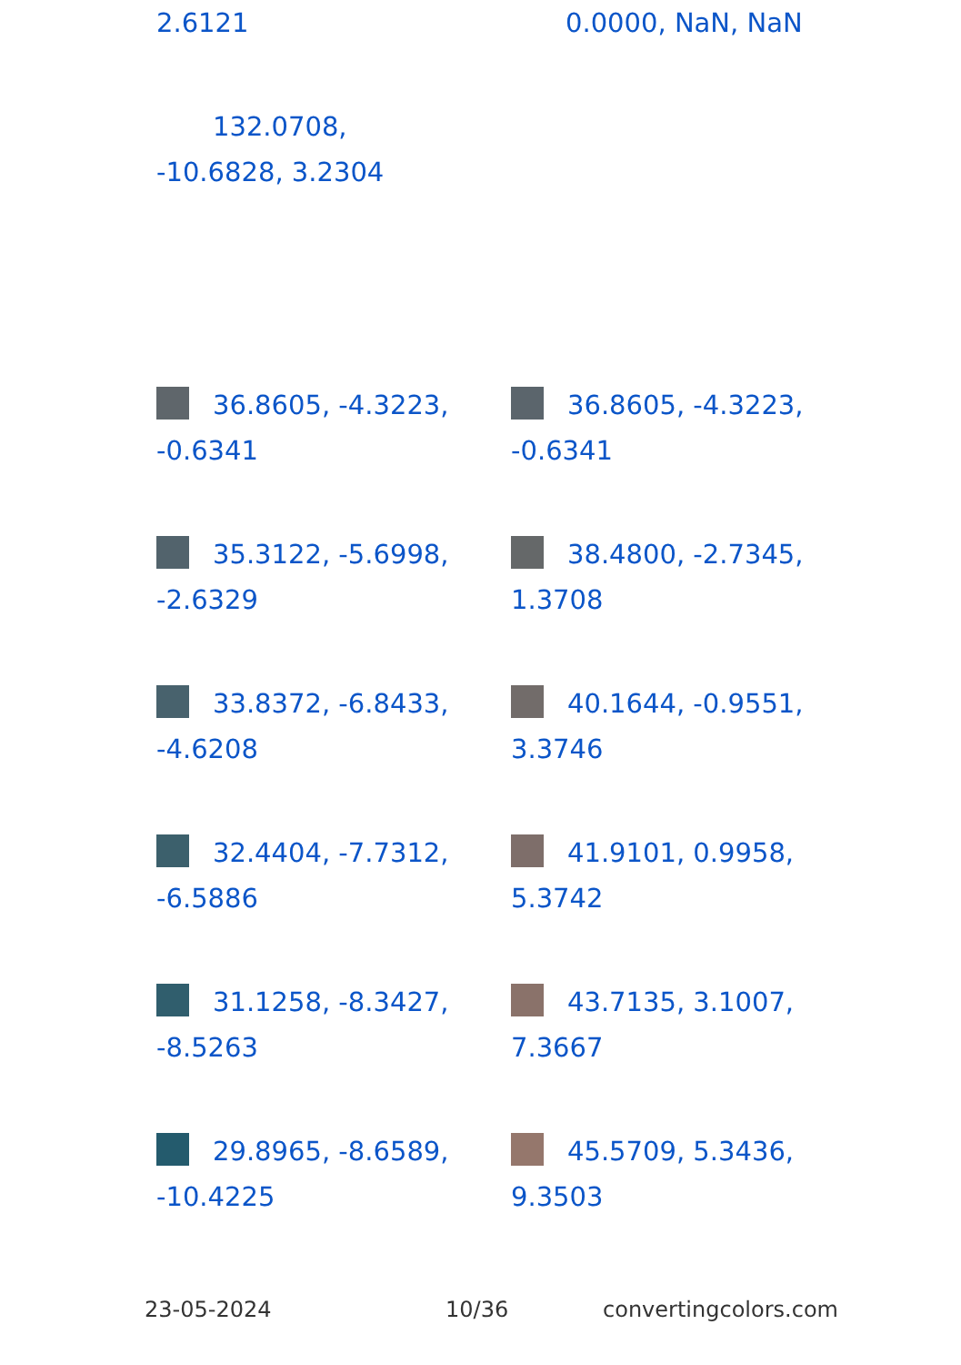2.6121 0.0000, NaN, NaN
132.0708,
-10.6828, 3.2304
36.8605, -4.3223,
-0.6341
36.8605, -4.3223,
-0.6341
35.3122, -5.6998,
-2.6329
38.4800, -2.7345,
1.3708
33.8372, -6.8433,
-4.6208
40.1644, -0.9551,
3.3746
32.4404, -7.7312,
-6.5886
41.9101, 0.9958,
5.3742
31.1258, -8.3427,
-8.5263
43.7135, 3.1007,
7.3667
29.8965, -8.6589,
-10.4225
45.5709, 5.3436,
9.3503
23-05-2024 10/36 convertingcolors.com